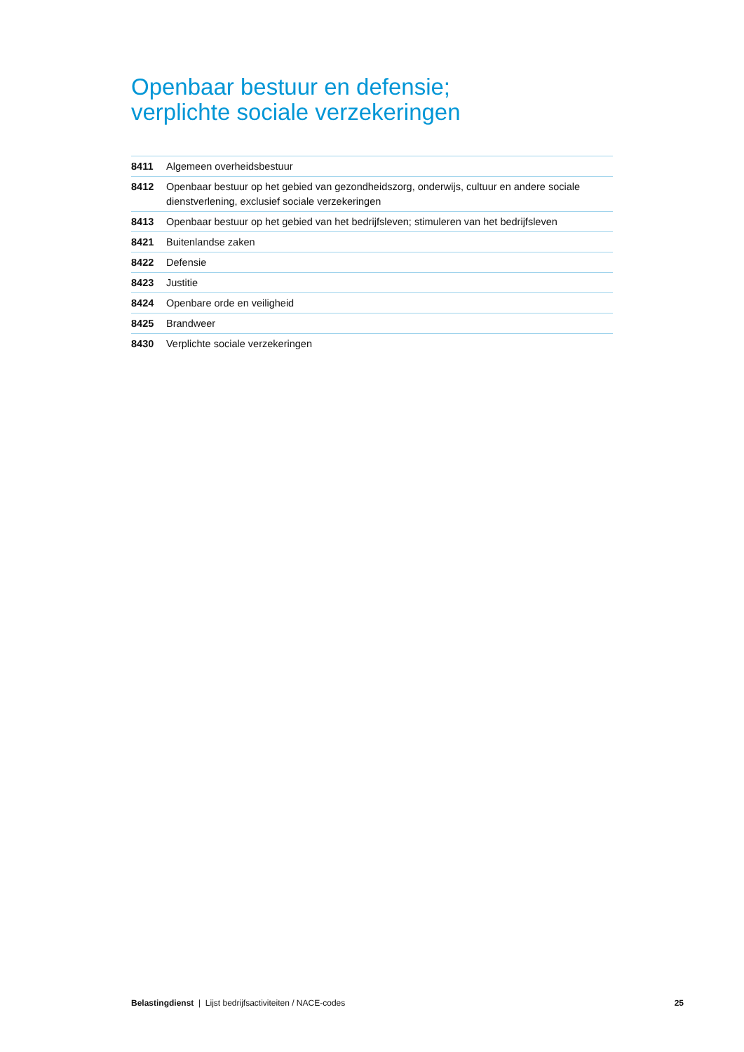Openbaar bestuur en defensie;
verplichte sociale verzekeringen
| 8411 | Algemeen overheidsbestuur |
| 8412 | Openbaar bestuur op het gebied van gezondheidszorg, onderwijs, cultuur en andere sociale dienstverlening, exclusief sociale verzekeringen |
| 8413 | Openbaar bestuur op het gebied van het bedrijfsleven; stimuleren van het bedrijfsleven |
| 8421 | Buitenlandse zaken |
| 8422 | Defensie |
| 8423 | Justitie |
| 8424 | Openbare orde en veiligheid |
| 8425 | Brandweer |
| 8430 | Verplichte sociale verzekeringen |
Belastingdienst | Lijst bedrijfsactiviteiten / NACE-codes 25